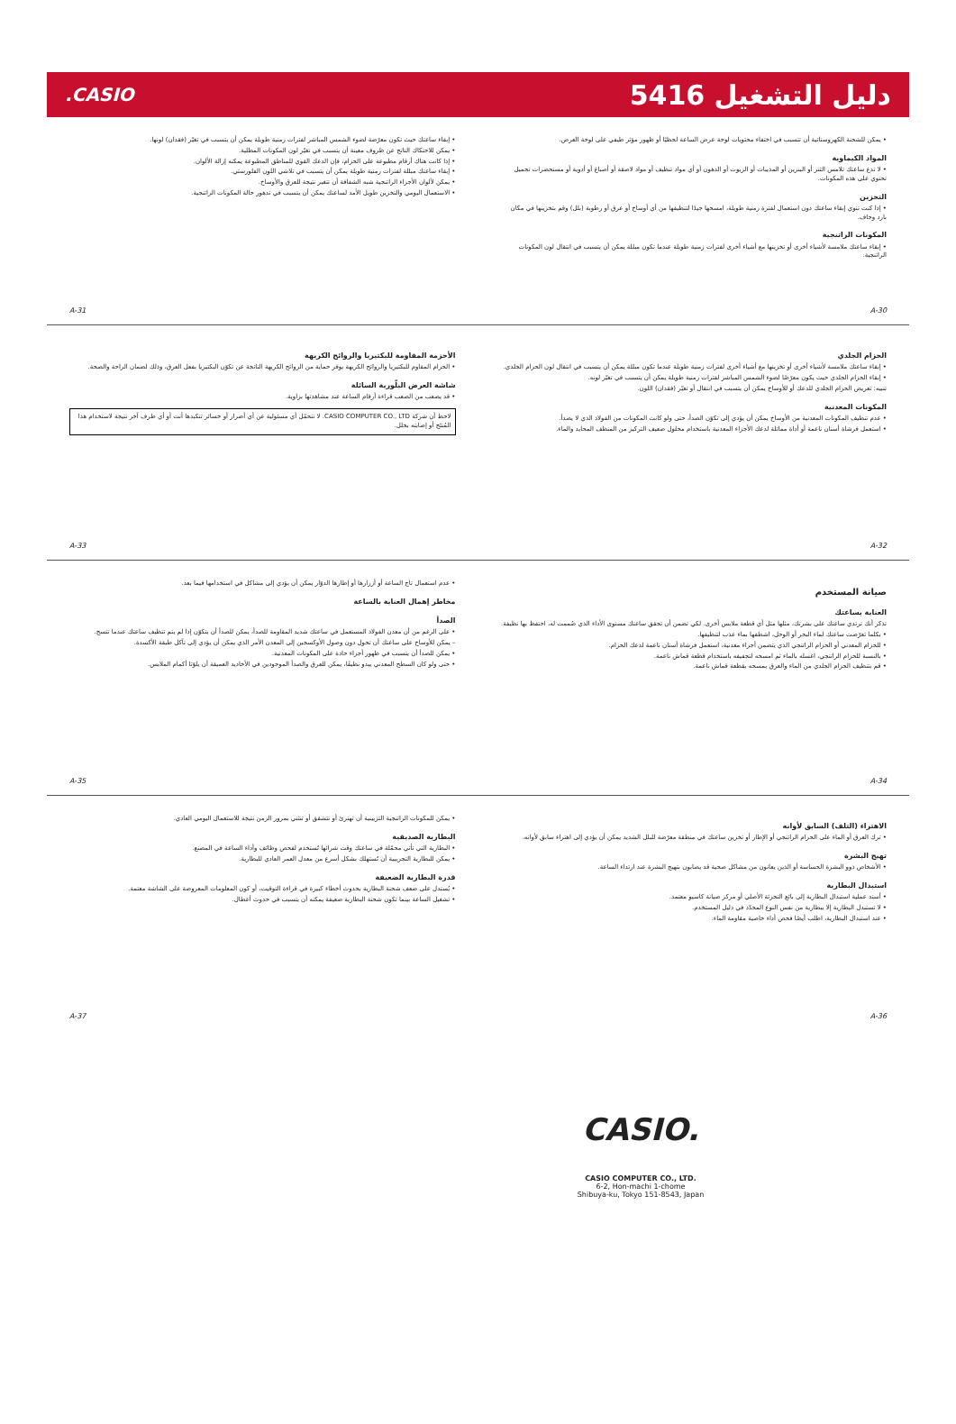دليل التشغيل 5416
CASIO.
• يمكن للشحنة الكهروستاتية أن تتسبب في اختفاء محتويات لوحة عرض الساعة لحظيًا أو ظهور مؤثر طيفي على لوحة العرض.
المواد الكيماوية
• لا تدع ساعتك تلامس الثنر أو البنزين أو المذيبات أو الزيوت أو الدهون أو أي مواد تنظيف أو مواد لاصقة أو أصباغ أو أدوية أو مستحضرات تجميل تحتوي على هذه المكونات.
التخزين
• إذا كنت تنوي إبقاء ساعتك دون استعمال لفترة زمنية طويلة، امسحها جيدًا لتنظيفها من أي أوساخ أو عرق أو رطوبة (بلل) وقم بتخزينها في مكان بارد وجاف.
المكونات الراتنجية
• إبقاء ساعتك ملامسة لأشياء أخرى أو تخزينها مع أشياء أخرى لفترات زمنية طويلة عندما تكون مبللة يمكن أن يتسبب في انتقال لون المكونات الراتنجية.
A-30
• إبقاء ساعتك حيث تكون معرّضة لضوء الشمس المباشر لفترات زمنية طويلة يمكن أن يتسبب في تغيّر (فقدان) لونها.
• يمكن للاحتكاك الناتج عن ظروف معينة أن يتسبب في تغيّر لون المكونات المطلية.
• إذا كانت هناك أرقام مطبوعة على الحزام، فإن الدعك القوي للمناطق المطبوعة يمكنه إزالة الألوان.
• إبقاء ساعتك مبللة لفترات زمنية طويلة يمكن أن يتسبب في تلاشي اللون الفلورستي.
• يمكن لألوان الأجزاء الراتنجية شبه الشفافة أن تتغير نتيجة للعرق والأوساخ.
• الاستعمال اليومي والتخزين طويل الأمد لساعتك يمكن أن يتسبب في تدهور حالة المكونات الراتنجية.
A-31
الحزام الجلدي
• إبقاء ساعتك ملامسة لأشياء أخرى أو تخزينها مع أشياء أخرى لفترات زمنية طويلة عندما تكون مبللة يمكن أن يتسبب في انتقال لون الحزام الجلدي.
• إبقاء الحزام الجلدي حيث يكون معرّضًا لضوء الشمس المباشر لفترات زمنية طويلة يمكن أن يتسبب في تغيّر لونه.
تنبيه: تعريض الحزام الجلدي للدعك أو للأوساخ يمكن أن يتسبب في انتقال أو تغيّر (فقدان) اللون.
المكونات المعدنية
• عدم تنظيف المكونات المعدنية من الأوساخ يمكن أن يؤدي إلى تكوّن الصدأ، حتى ولو كانت المكونات من الفولاذ الذي لا يصدأ.
• استعمل فرشاة أسنان ناعمة أو أداة مماثلة لدعك الأجزاء المعدنية باستخدام محلول ضعيف التركيز من المنظف المحايد والماء.
A-32
الأحزمة المقاومة للبكتيريا والروائح الكريهة
• الحزام المقاوم للبكتيريا والروائح الكريهة يوفر حماية من الروائح الكريهة الناتجة عن تكوّن البكتيريا بفعل العرق، وذلك لضمان الراحة والصحة.
شاشة العرض البلّورية السائلة
• قد يصعب من الصعب قراءة أرقام الساعة عند مشاهدتها بزاوية.
لاحظ أن شركة CASIO COMPUTER CO., LTD. لا تتحمّل أي مسئولية عن أي أضرار أو خسائر تتكبدها أنت أو أي طرف آخر نتيجة لاستخدام هذا المُنتَج أو إصابته بخلل.
A-33
صيانة المستخدم
العناية بساعتك
تذكر أنك ترتدي ساعتك على بشرتك، مثلها مثل أي قطعة ملابس أخرى. لكي تضمن أن تحقق ساعتك مستوى الأداء الذي صُممت له، احتفظ بها نظيفة.
• بكلما تعرّضت ساعتك لماء البحر أو الوحل، اشطفها بماء عذب لتنظيفها.
• للحزام المعدني أو الحزام الراتنجي الذي يتضمن أجزاء معدنية، استعمل فرشاة أسنان ناعمة لدعك الحزام.
• بالنسبة للحزام الراتنجي، اغسله بالماء ثم امسحه لتجفيفه باستخدام قطعة قماش ناعمة.
• قم بتنظيف الحزام الجلدي من الماء والعرق بمسحه بقطعة قماش ناعمة.
A-34
• عدم استعمال تاج الساعة أو أزرارها أو إطارها الدوّار يمكن أن يؤدي إلى مشاكل في استخدامها فيما بعد.
مخاطر إهمال العناية بالساعة
الصدأ
• على الرغم من أن معدن الفولاذ المستعمل في ساعتك شديد المقاومة للصدأ، يمكن للصدأ أن يتكوّن إذا لم يتم تنظيف ساعتك عندما تتسخ.
– يمكن للأوساخ على ساعتك أن تحول دون وصول الأوكسجين إلى المعدن الأمر الذي يمكن أن يؤدي إلى تآكل طبقة الأكسدة.
• يمكن للصدأ أن يتسبب في ظهور أجزاء حادة على المكونات المعدنية.
• حتى ولو كان السطح المعدني يبدو نظيفًا، يمكن للعرق والصدأ الموجودين في الأخاديد العميقة أن يلوّثا أكمام الملابس.
A-35
الاهتراء (التلف) السابق لأوانه
• ترك العرق أو الماء على الحزام الراتنجي أو الإطار أو تخزين ساعتك في منطقة معرّضة للبلل الشديد يمكن أن يؤدي إلى اهتراء سابق لأوانه.
تهيج البشرة
• الأشخاص ذوو البشرة الحساسة أو الذين يعانون من مشاكل صحية قد يصابون بتهيج البشرة عند ارتداء الساعة.
استبدال البطارية
• أسند عملية استبدال البطارية إلى بائع التجزئة الأصلي أو مركز صيانة كاسيو معتمد.
• لا تستبدل البطارية إلا ببطارية من نفس النوع المحدّد في دليل المستخدم.
• عند استبدال البطارية، اطلب أيضًا فحص أداء خاصية مقاومة الماء.
A-36
• يمكن للمكونات الراتنجية التزيينية أن تهترئ أو تتشقق أو تنثني بمرور الزمن نتيجة للاستعمال اليومي العادي.
البطارية الصديقية
• البطارية التي تأتي محمّلة في ساعتك وقت شرائها تُستخدم لفحص وظائف وأداء الساعة في المصنع.
• يمكن للبطارية التجريبية أن تُستهلك بشكل أسرع من معدل العمر العادي للبطارية.
قدرة البطارية الضعيفة
• يُستدل على ضعف شحنة البطارية بحدوث أخطاء كبيرة في قراءة التوقيت، أو كون المعلومات المعروضة على الشاشة معتمة.
• تشغيل الساعة بينما تكون شحنة البطارية ضعيفة يمكنه أن يتسبب في حدوث أعطال.
A-37
CASIO.
CASIO COMPUTER CO., LTD.
6-2, Hon-machi 1-chome
Shibuya-ku, Tokyo 151-8543, Japan